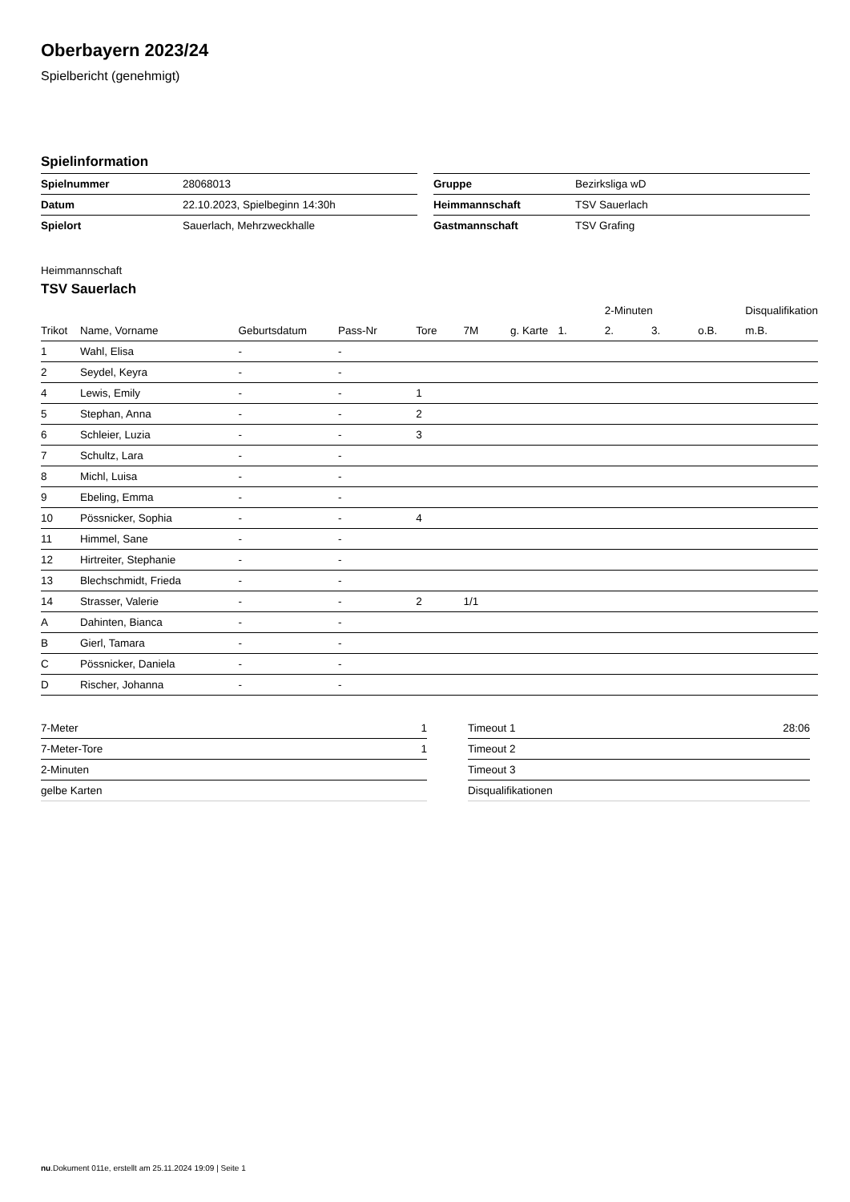Oberbayern 2023/24
Spielbericht (genehmigt)
Spielinformation
| Spielnummer | 28068013 |
| Datum | 22.10.2023, Spielbeginn 14:30h |
| Spielort | Sauerlach, Mehrzweckhalle |
| Gruppe | Bezirksliga wD |
| Heimmannschaft | TSV Sauerlach |
| Gastmannschaft | TSV Grafing |
Heimmannschaft
TSV Sauerlach
| | | | | | | | | 2-Minuten | | | Disqualifikation |
| --- | --- | --- | --- | --- | --- | --- | --- | --- | --- | --- | --- |
| Trikot | Name, Vorname | Geburtsdatum | Pass-Nr | Tore | 7M | g. Karte | 1. | 2. | 3. | o.B. | m.B. |
| 1 | Wahl, Elisa | - | - | | | | | | | | |
| 2 | Seydel, Keyra | - | - | | | | | | | | |
| 4 | Lewis, Emily | - | - | 1 | | | | | | | |
| 5 | Stephan, Anna | - | - | 2 | | | | | | | |
| 6 | Schleier, Luzia | - | - | 3 | | | | | | | |
| 7 | Schultz, Lara | - | - | | | | | | | | |
| 8 | Michl, Luisa | - | - | | | | | | | | |
| 9 | Ebeling, Emma | - | - | | | | | | | | |
| 10 | Pössnicker, Sophia | - | - | 4 | | | | | | | |
| 11 | Himmel, Sane | - | - | | | | | | | | |
| 12 | Hirtreiter, Stephanie | - | - | | | | | | | | |
| 13 | Blechschmidt, Frieda | - | - | | | | | | | | |
| 14 | Strasser, Valerie | - | - | 2 | 1/1 | | | | | | |
| A | Dahinten, Bianca | - | - | | | | | | | | |
| B | Gierl, Tamara | - | - | | | | | | | | |
| C | Pössnicker, Daniela | - | - | | | | | | | | |
| D | Rischer, Johanna | - | - | | | | | | | | |
| 7-Meter | 1 |
| 7-Meter-Tore | 1 |
| 2-Minuten | |
| gelbe Karten | |
| Timeout 1 | 28:06 |
| Timeout 2 | |
| Timeout 3 | |
| Disqualifikationen | |
nu.Dokument 011e, erstellt am 25.11.2024 19:09 | Seite 1